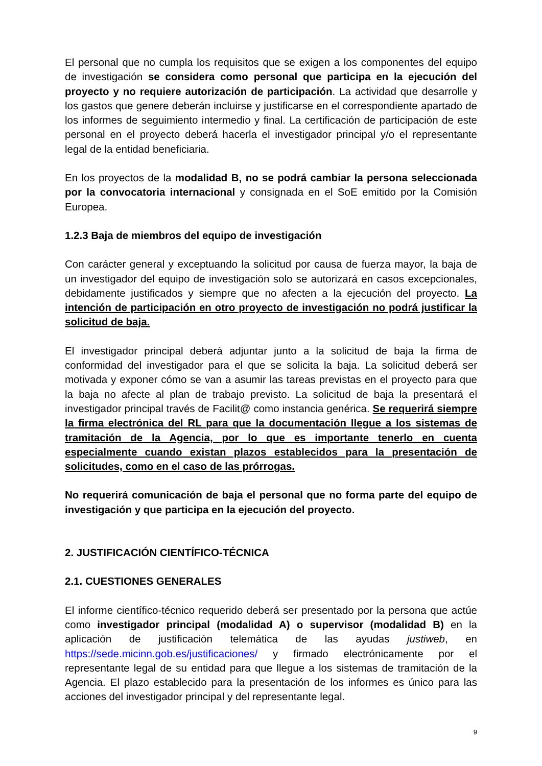El personal que no cumpla los requisitos que se exigen a los componentes del equipo de investigación se considera como personal que participa en la ejecución del proyecto y no requiere autorización de participación. La actividad que desarrolle y los gastos que genere deberán incluirse y justificarse en el correspondiente apartado de los informes de seguimiento intermedio y final. La certificación de participación de este personal en el proyecto deberá hacerla el investigador principal y/o el representante legal de la entidad beneficiaria.
En los proyectos de la modalidad B, no se podrá cambiar la persona seleccionada por la convocatoria internacional y consignada en el SoE emitido por la Comisión Europea.
1.2.3 Baja de miembros del equipo de investigación
Con carácter general y exceptuando la solicitud por causa de fuerza mayor, la baja de un investigador del equipo de investigación solo se autorizará en casos excepcionales, debidamente justificados y siempre que no afecten a la ejecución del proyecto. La intención de participación en otro proyecto de investigación no podrá justificar la solicitud de baja.
El investigador principal deberá adjuntar junto a la solicitud de baja la firma de conformidad del investigador para el que se solicita la baja. La solicitud deberá ser motivada y exponer cómo se van a asumir las tareas previstas en el proyecto para que la baja no afecte al plan de trabajo previsto. La solicitud de baja la presentará el investigador principal través de Facilit@ como instancia genérica. Se requerirá siempre la firma electrónica del RL para que la documentación llegue a los sistemas de tramitación de la Agencia, por lo que es importante tenerlo en cuenta especialmente cuando existan plazos establecidos para la presentación de solicitudes, como en el caso de las prórrogas.
No requerirá comunicación de baja el personal que no forma parte del equipo de investigación y que participa en la ejecución del proyecto.
2. JUSTIFICACIÓN CIENTÍFICO-TÉCNICA
2.1. CUESTIONES GENERALES
El informe científico-técnico requerido deberá ser presentado por la persona que actúe como investigador principal (modalidad A) o supervisor (modalidad B) en la aplicación de justificación telemática de las ayudas justiweb, en https://sede.micinn.gob.es/justificaciones/ y firmado electrónicamente por el representante legal de su entidad para que llegue a los sistemas de tramitación de la Agencia. El plazo establecido para la presentación de los informes es único para las acciones del investigador principal y del representante legal.
9